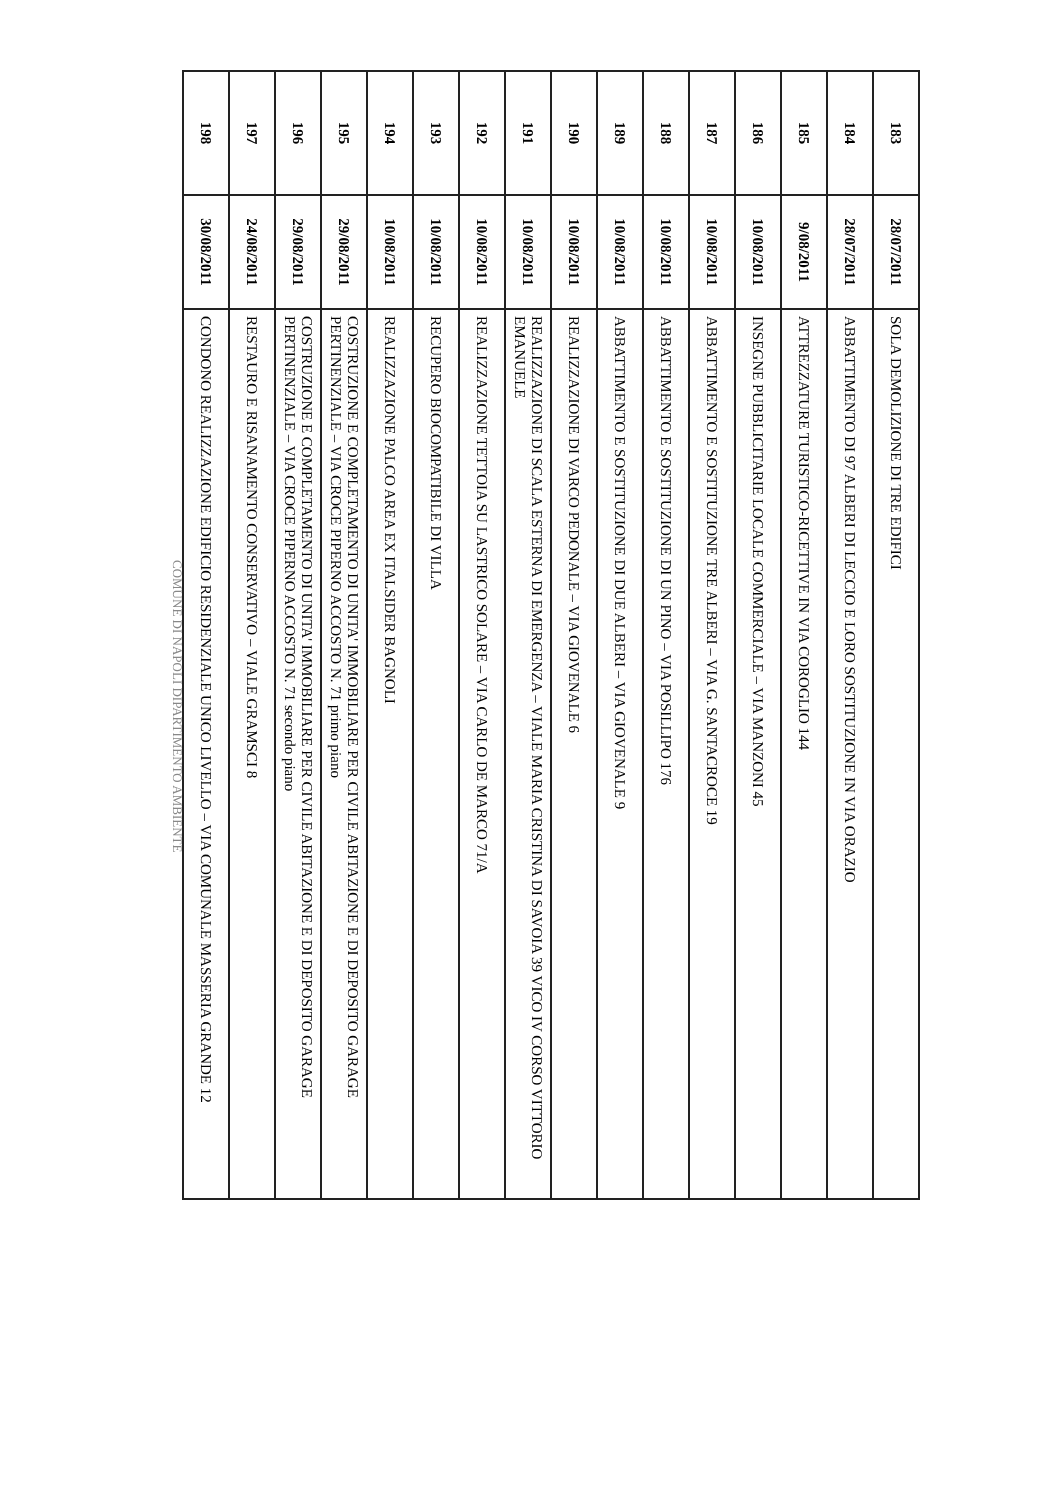| 183 | 28/07/2011 | SOLA DEMOLIZIONE DI TRE EDIFICI |
| 184 | 28/07/2011 | ABBATTIMENTO DI 97 ALBERI DI LECCIO E LORO SOSTITUZIONE IN VIA ORAZIO |
| 185 | 9/08/2011 | ATTREZZATURE TURISTICO-RICETTIVE IN VIA COROGLIO 144 |
| 186 | 10/08/2011 | INSEGNE PUBBLICITARIE LOCALE COMMERCIALE – VIA MANZONI 45 |
| 187 | 10/08/2011 | ABBATTIMENTO E SOSTITUZIONE TRE ALBERI – VIA G. SANTACROCE 19 |
| 188 | 10/08/2011 | ABBATTIMENTO E SOSTITUZIONE DI UN PINO – VIA POSILLIPO 176 |
| 189 | 10/08/2011 | ABBATTIMENTO E SOSTITUZIONE DI DUE ALBERI – VIA GIOVENALE 9 |
| 190 | 10/08/2011 | REALIZZAZIONE DI VARCO PEDONALE – VIA GIOVENALE 6 |
| 191 | 10/08/2011 | REALIZZAZIONE DI SCALA ESTERNA DI EMERGENZA – VIALE MARIA CRISTINA DI SAVOIA 39 VICO IV CORSO VITTORIO EMANUELE |
| 192 | 10/08/2011 | REALIZZAZIONE TETTOIA SU LASTRICO SOLARE – VIA CARLO DE MARCO 71/A |
| 193 | 10/08/2011 | RECUPERO BIOCOMPATIBILE DI VILLA |
| 194 | 10/08/2011 | REALIZZAZIONE PALCO AREA EX ITALSIDER BAGNOLI |
| 195 | 29/08/2011 | COSTRUZIONE E COMPLETAMENTO DI UNITA' IMMOBILIARE PER CIVILE ABITAZIONE E DI DEPOSITO GARAGE PERTINENZIALE – VIA CROCE PIPERNO ACCOSTO N. 71 primo piano |
| 196 | 29/08/2011 | COSTRUZIONE E COMPLETAMENTO DI UNITA' IMMOBILIARE PER CIVILE ABITAZIONE E DI DEPOSITO GARAGE PERTINENZIALE – VIA CROCE PIPERNO ACCOSTO N. 71 secondo piano |
| 197 | 24/08/2011 | RESTAURO E RISANAMENTO CONSERVATIVO – VIALE GRAMSCI 8 |
| 198 | 30/08/2011 | CONDONO REALIZZAZIONE EDIFICIO RESIDENZIALE UNICO LIVELLO – VIA COMUNALE MASSERIA GRANDE 12 |
COMUNE DI NAPOLI DIPARTIMENTO AMBIENTE